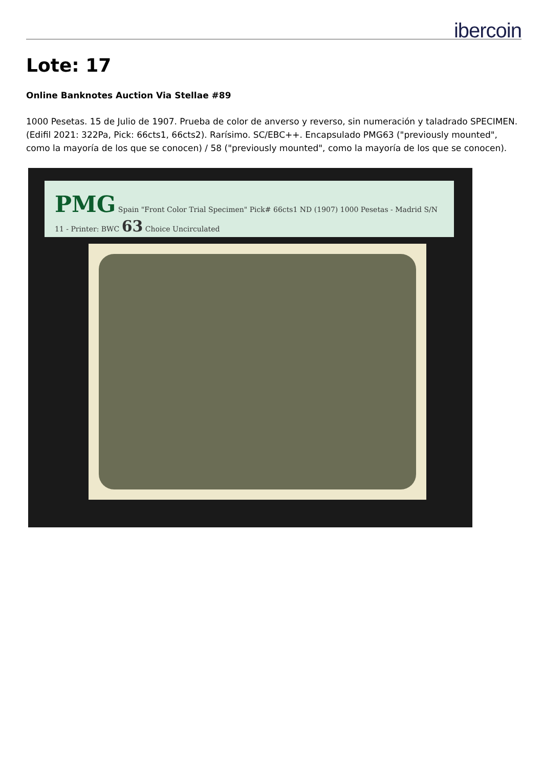ibercoin
Lote: 17
Online Banknotes Auction Via Stellae #89
1000 Pesetas. 15 de Julio de 1907. Prueba de color de anverso y reverso, sin numeración y taladrado SPECIMEN. (Edifil 2021: 322Pa, Pick: 66cts1, 66cts2). Rarísimo. SC/EBC++. Encapsulado PMG63 ("previously mounted", como la mayoría de los que se conocen) / 58 ("previously mounted", como la mayoría de los que se conocen).
PMG Spain "Front Color Trial Specimen" Pick# 66cts1 ND (1907) 1000 Pesetas - Madrid S/N 11 - Printer: BWC 63 Choice Uncirculated